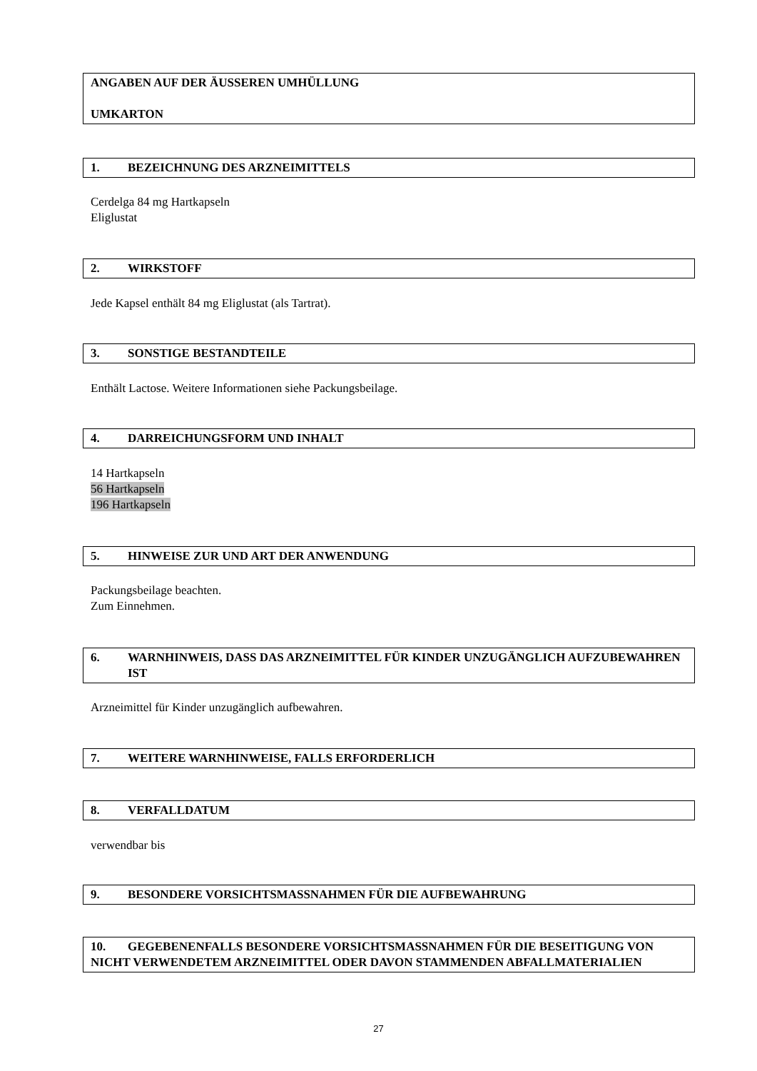ANGABEN AUF DER ÄUSSEREN UMHÜLLUNG
UMKARTON
1. BEZEICHNUNG DES ARZNEIMITTELS
Cerdelga 84 mg Hartkapseln
Eliglustat
2. WIRKSTOFF
Jede Kapsel enthält 84 mg Eliglustat (als Tartrat).
3. SONSTIGE BESTANDTEILE
Enthält Lactose. Weitere Informationen siehe Packungsbeilage.
4. DARREICHUNGSFORM UND INHALT
14 Hartkapseln
56 Hartkapseln
196 Hartkapseln
5. HINWEISE ZUR UND ART DER ANWENDUNG
Packungsbeilage beachten.
Zum Einnehmen.
6. WARNHINWEIS, DASS DAS ARZNEIMITTEL FÜR KINDER UNZUGÄNGLICH AUFZUBEWAHREN IST
Arzneimittel für Kinder unzugänglich aufbewahren.
7. WEITERE WARNHINWEISE, FALLS ERFORDERLICH
8. VERFALLDATUM
verwendbar bis
9. BESONDERE VORSICHTSMASSNAHMEN FÜR DIE AUFBEWAHRUNG
10. GEGEBENENFALLS BESONDERE VORSICHTSMASSNAHMEN FÜR DIE BESEITIGUNG VON NICHT VERWENDETEM ARZNEIMITTEL ODER DAVON STAMMENDEN ABFALLMATERIALIEN
27